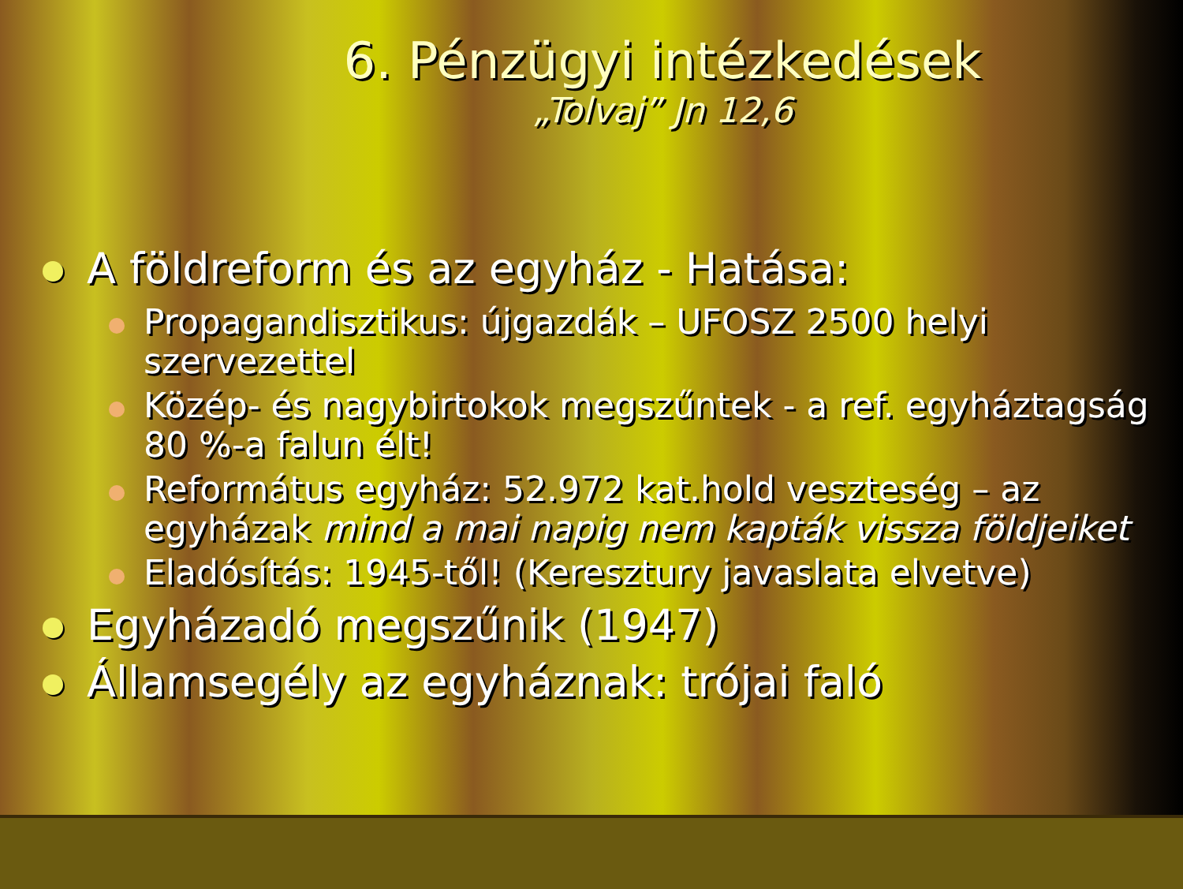6. Pénzügyi intézkedések
„Tolvaj” Jn 12,6
A földreform és az egyház - Hatása:
Propagandisztikus: újgazdák – UFOSZ 2500 helyi szervezettel
Közép- és nagybirtokok megszűntek - a ref. egyháztagság 80 %-a falun élt!
Református egyház: 52.972 kat.hold veszteség – az egyházak mind a mai napig nem kapták vissza földjeiket
Eladósítás: 1945-től! (Keresztury javaslata elvetve)
Egyházadó megszűnik (1947)
Államsegély az egyháznak: trójai faló